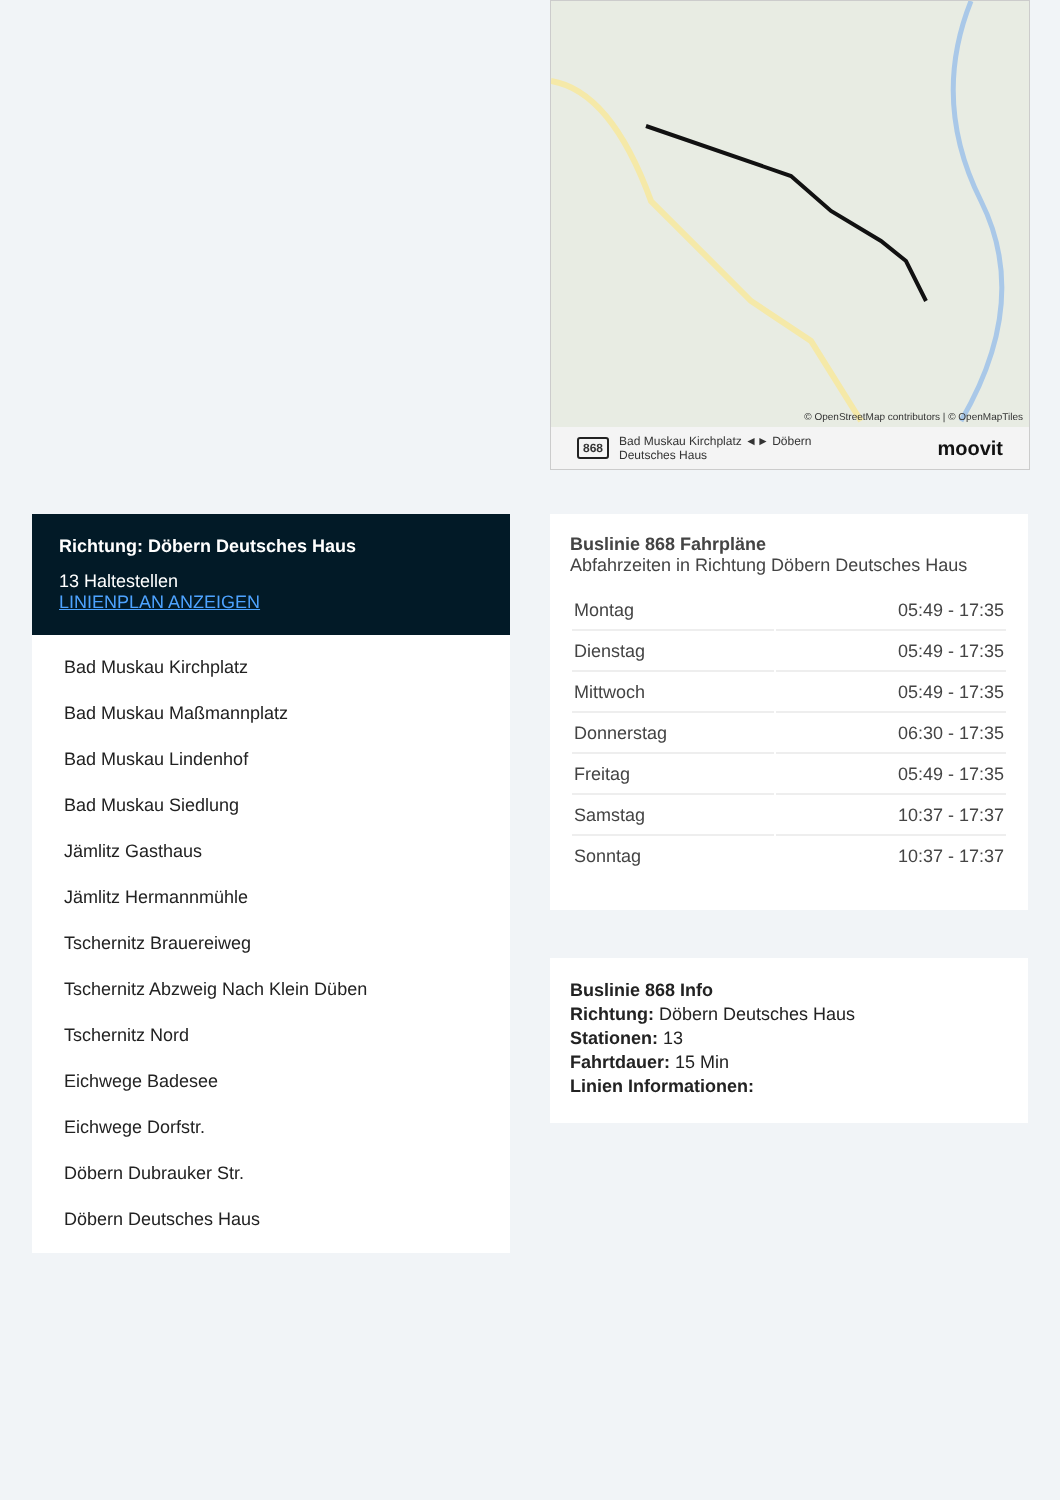© OpenStreetMap contributors | © OpenMapTiles
868 Bad Muskau Kirchplatz ◄► Döbern
Deutsches Haus moovit
Richtung: Döbern Deutsches Haus
13 Haltestellen
LINIENPLAN ANZEIGEN
Bad Muskau Kirchplatz
Bad Muskau Maßmannplatz
Bad Muskau Lindenhof
Bad Muskau Siedlung
Jämlitz Gasthaus
Jämlitz Hermannmühle
Tschernitz Brauereiweg
Tschernitz Abzweig Nach Klein Düben
Tschernitz Nord
Eichwege Badesee
Eichwege Dorfstr.
Döbern Dubrauker Str.
Döbern Deutsches Haus
Buslinie 868 Fahrpläne
Abfahrzeiten in Richtung Döbern Deutsches Haus
| Montag | 05:49 - 17:35 |
| Dienstag | 05:49 - 17:35 |
| Mittwoch | 05:49 - 17:35 |
| Donnerstag | 06:30 - 17:35 |
| Freitag | 05:49 - 17:35 |
| Samstag | 10:37 - 17:37 |
| Sonntag | 10:37 - 17:37 |
Buslinie 868 Info
Richtung: Döbern Deutsches Haus
Stationen: 13
Fahrtdauer: 15 Min
Linien Informationen: